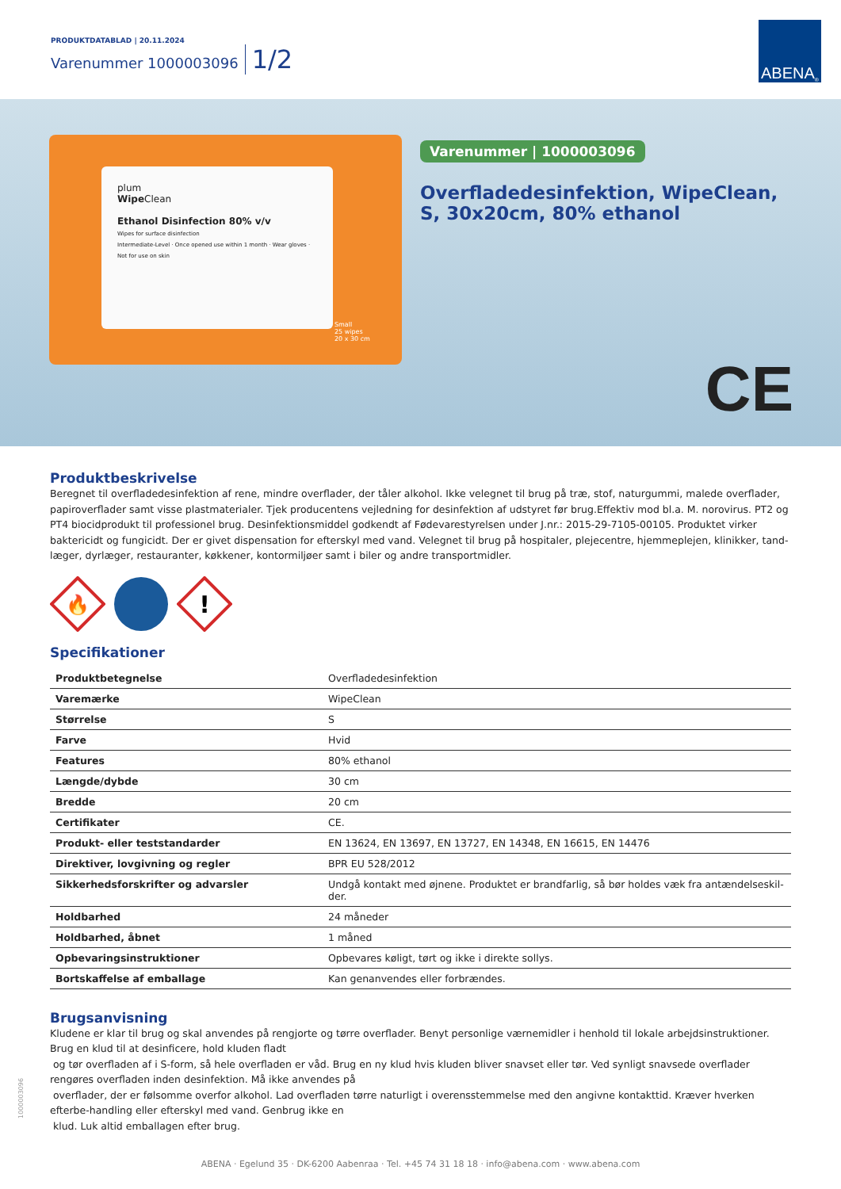PRODUKTDATABLAD | 20.11.2024
Varenummer 1000003096 1/2
ABENA<sup>®</sup>
plum
Wipe Clean
Ethanol Disinfection 80% v/v
Wipes for surface disinfection
Intermediate-Level · Once opened use within 1 month · Wear gloves · Not for use on skin
Small
25 wipes
20 x 30 cm
Varenummer | 1000003096
Overfladedesinfektion, WipeClean, S, 30x20cm, 80% ethanol
CE
Produktbeskrivelse
Beregnet til overfladedesinfektion af rene, mindre overflader, der tåler alkohol. Ikke velegnet til brug på træ, stof, naturgummi, malede overflader, papiroverflader samt visse plastmaterialer. Tjek producentens vejledning for desinfektion af udstyret før brug.Effektiv mod bl.a. M. norovirus. PT2 og PT4 biocidprodukt til professionel brug. Desinfektionsmiddel godkendt af Fødevarestyrelsen under J.nr.: 2015-29-7105-00105. Produktet virker baktericidt og fungicidt. Der er givet dispensation for efterskyl med vand. Velegnet til brug på hospitaler, plejecentre, hjemmeplejen, klinikker, tand-læger, dyrlæger, restauranter, køkkener, kontormiljøer samt i biler og andre transportmidler.
🔥
!
Specifikationer
| Produktbetegnelse | Overfladedesinfektion |
| Varemærke | WipeClean |
| Størrelse | S |
| Farve | Hvid |
| Features | 80% ethanol |
| Længde/dybde | 30 cm |
| Bredde | 20 cm |
| Certifikater | CE. |
| Produkt- eller teststandarder | EN 13624, EN 13697, EN 13727, EN 14348, EN 16615, EN 14476 |
| Direktiver, lovgivning og regler | BPR EU 528/2012 |
| Sikkerhedsforskrifter og advarsler | Undgå kontakt med øjnene. Produktet er brandfarlig, så bør holdes væk fra antændelseskil-der. |
| Holdbarhed | 24 måneder |
| Holdbarhed, åbnet | 1 måned |
| Opbevaringsinstruktioner | Opbevares køligt, tørt og ikke i direkte sollys. |
| Bortskaffelse af emballage | Kan genanvendes eller forbrændes. |
Brugsanvisning
Kludene er klar til brug og skal anvendes på rengjorte og tørre overflader. Benyt personlige værnemidler i henhold til lokale arbejdsinstruktioner.
Brug en klud til at desinficere, hold kluden fladt
og tør overfladen af i S-form, så hele overfladen er våd. Brug en ny klud hvis kluden bliver snavset eller tør. Ved synligt snavsede overflader rengøres overfladen inden desinfektion. Må ikke anvendes på
overflader, der er følsomme overfor alkohol. Lad overfladen tørre naturligt i overensstemmelse med den angivne kontakttid. Kræver hverken efterbe-handling eller efterskyl med vand. Genbrug ikke en
klud. Luk altid emballagen efter brug.
1000003096
ABENA · Egelund 35 · DK-6200 Aabenraa · Tel. +45 74 31 18 18 · info@abena.com · www.abena.com